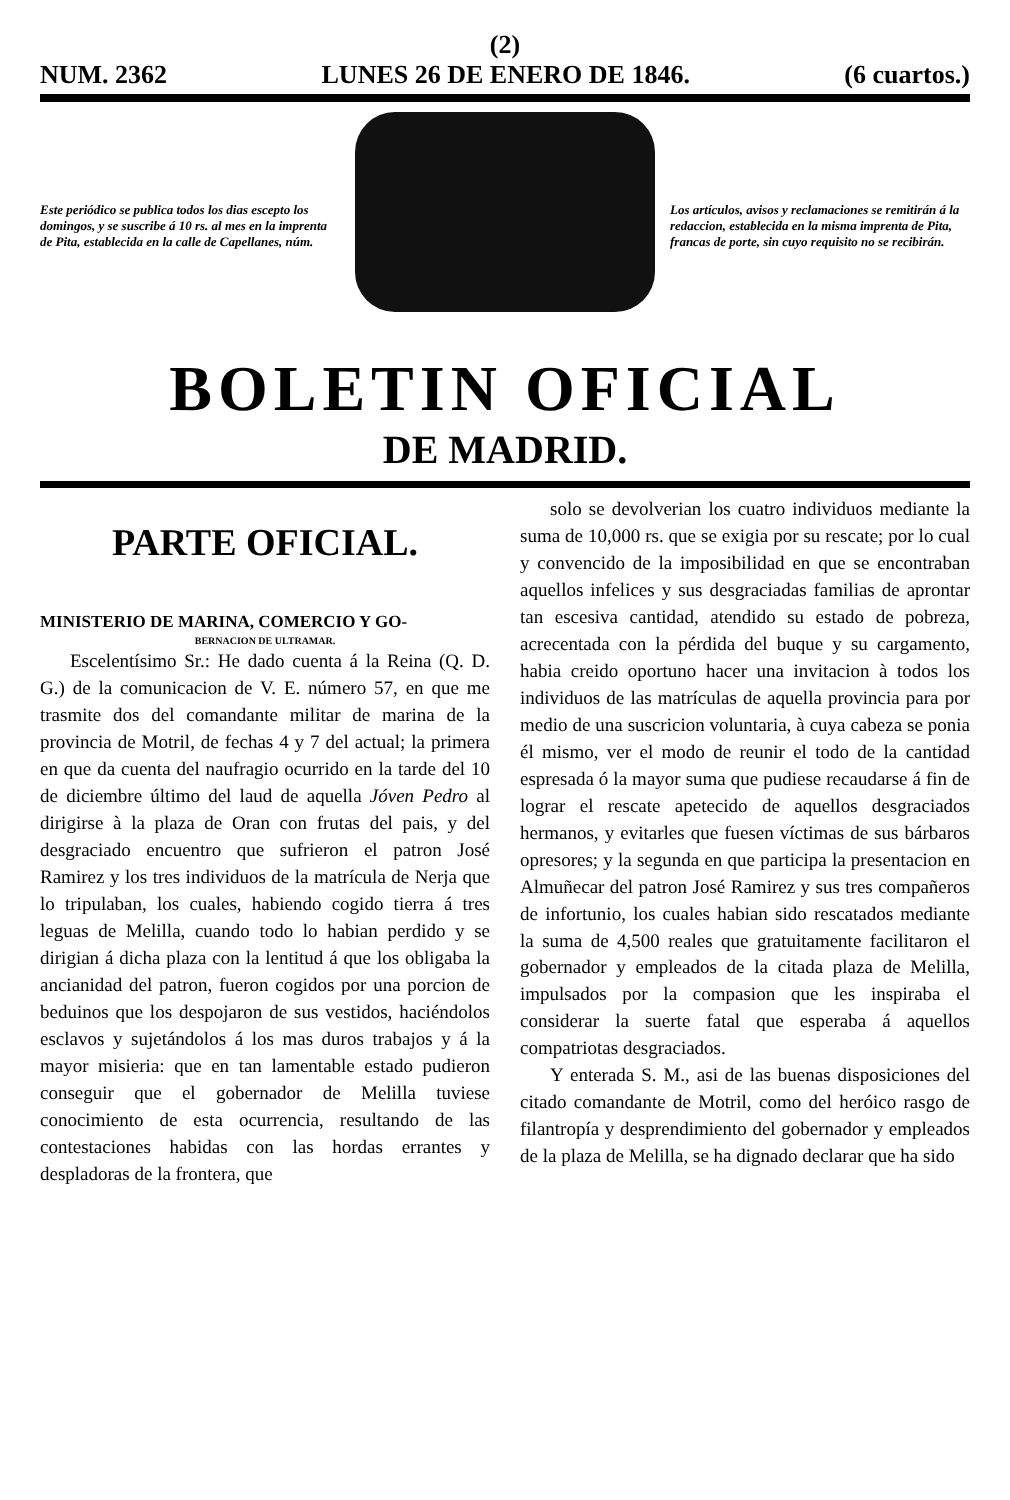(2)
NUM. 2362 LUNES 26 DE ENERO DE 1846. (6 cuartos.)
Este periódico se publica todos los dias escepto los domingos, y se suscribe á 10 rs. al mes en la imprenta de Pita, establecida en la calle de Capellanes, núm.
Los artículos, avisos y reclamaciones se remitirán á la redaccion, establecida en la misma imprenta de Pita, francas de porte, sin cuyo requisito no se recibirán.
BOLETIN OFICIAL
DE MADRID.
PARTE OFICIAL.
MINISTERIO DE MARINA, COMERCIO Y GO-
BERNACION DE ULTRAMAR.
Escelentísimo Sr.: He dado cuenta á la Reina (Q. D. G.) de la comunicacion de V. E. número 57, en que me trasmite dos del comandante militar de marina de la provincia de Motril, de fechas 4 y 7 del actual; la primera en que da cuenta del naufragio ocurrido en la tarde del 10 de diciembre último del laud de aquella Jóven Pedro al dirigirse à la plaza de Oran con frutas del pais, y del desgraciado encuentro que sufrieron el patron José Ramirez y los tres individuos de la matrícula de Nerja que lo tripulaban, los cuales, habiendo cogido tierra á tres leguas de Melilla, cuando todo lo habian perdido y se dirigian á dicha plaza con la lentitud á que los obligaba la ancianidad del patron, fueron cogidos por una porcion de beduinos que los despojaron de sus vestidos, haciéndolos esclavos y sujetándolos á los mas duros trabajos y á la mayor misieria: que en tan lamentable estado pudieron conseguir que el gobernador de Melilla tuviese conocimiento de esta ocurrencia, resultando de las contestaciones habidas con las hordas errantes y despladoras de la frontera, que
solo se devolverian los cuatro individuos mediante la suma de 10,000 rs. que se exigia por su rescate; por lo cual y convencido de la imposibilidad en que se encontraban aquellos infelices y sus desgraciadas familias de aprontar tan escesiva cantidad, atendido su estado de pobreza, acrecentada con la pérdida del buque y su cargamento, habia creido oportuno hacer una invitacion à todos los individuos de las matrículas de aquella provincia para por medio de una suscricion voluntaria, à cuya cabeza se ponia él mismo, ver el modo de reunir el todo de la cantidad espresada ó la mayor suma que pudiese recaudarse á fin de lograr el rescate apetecido de aquellos desgraciados hermanos, y evitarles que fuesen víctimas de sus bárbaros opresores; y la segunda en que participa la presentacion en Almuñecar del patron José Ramirez y sus tres compañeros de infortunio, los cuales habian sido rescatados mediante la suma de 4,500 reales que gratuitamente facilitaron el gobernador y empleados de la citada plaza de Melilla, impulsados por la compasion que les inspiraba el considerar la suerte fatal que esperaba á aquellos compatriotas desgraciados.
Y enterada S. M., asi de las buenas disposiciones del citado comandante de Motril, como del heróico rasgo de filantropía y desprendimiento del gobernador y empleados de la plaza de Melilla, se ha dignado declarar que ha sido